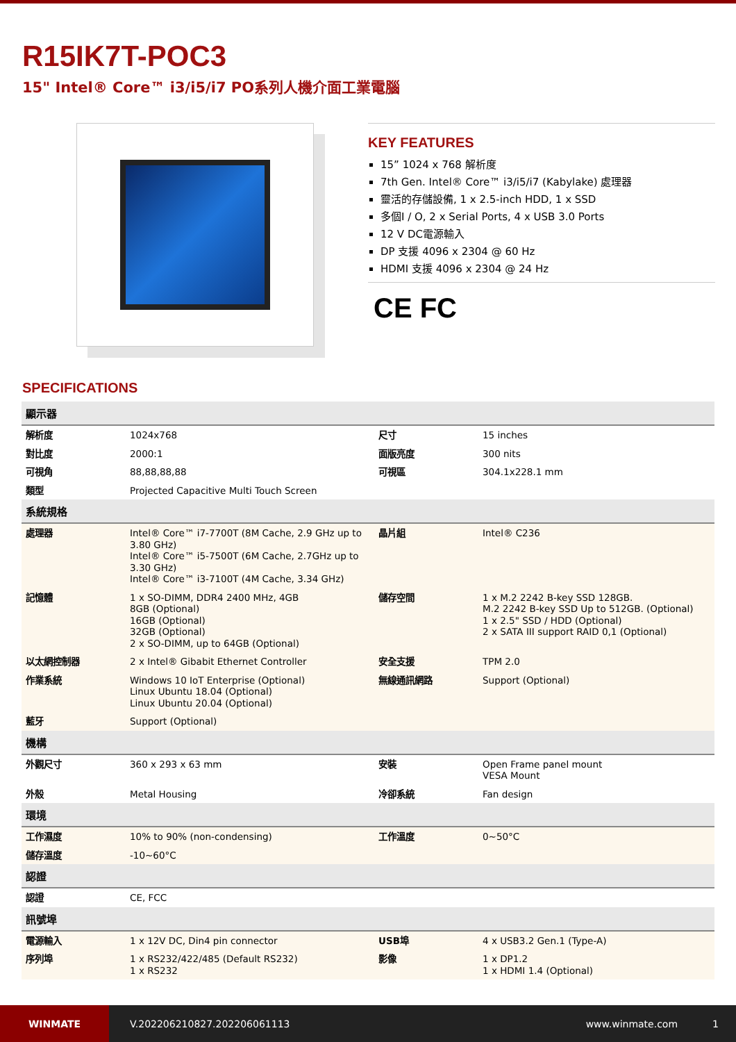R15IK7T-POC3
15" Intel® Core™ i3/i5/i7 PO系列人機介面工業電腦
KEY FEATURES
15” 1024 x 768 解析度
7th Gen. Intel® Core™ i3/i5/i7 (Kabylake) 處理器
靈活的存儲設備, 1 x 2.5-inch HDD, 1 x SSD
多個I / O, 2 x Serial Ports, 4 x USB 3.0 Ports
12 V DC電源輸入
DP 支援 4096 x 2304 @ 60 Hz
HDMI 支援 4096 x 2304 @ 24 Hz
CE FC
SPECIFICATIONS
| 顯示器 | | | |
| --- | --- | --- | --- |
| 解析度 | 1024x768 | 尺寸 | 15 inches |
| 對比度 | 2000:1 | 面版亮度 | 300 nits |
| 可視角 | 88,88,88,88 | 可視區 | 304.1x228.1 mm |
| 類型 | Projected Capacitive Multi Touch Screen | | |
| 系統規格 | | | |
| 處理器 | Intel® Core™ i7-7700T (8M Cache, 2.9 GHz up to 3.80 GHz) Intel® Core™ i5-7500T (6M Cache, 2.7GHz up to 3.30 GHz) Intel® Core™ i3-7100T (4M Cache, 3.34 GHz) | 晶片組 | Intel® C236 |
| 記憶體 | 1 x SO-DIMM, DDR4 2400 MHz, 4GB 8GB (Optional) 16GB (Optional) 32GB (Optional) 2 x SO-DIMM, up to 64GB (Optional) | 儲存空間 | 1 x M.2 2242 B-key SSD 128GB. M.2 2242 B-key SSD Up to 512GB. (Optional) 1 x 2.5" SSD / HDD (Optional) 2 x SATA III support RAID 0,1 (Optional) |
| 以太網控制器 | 2 x Intel® Gibabit Ethernet Controller | 安全支援 | TPM 2.0 |
| 作業系統 | Windows 10 IoT Enterprise (Optional) Linux Ubuntu 18.04 (Optional) Linux Ubuntu 20.04 (Optional) | 無線通訊網路 | Support (Optional) |
| 藍牙 | Support (Optional) | | |
| 機構 | | | |
| 外觀尺寸 | 360 x 293 x 63 mm | 安裝 | Open Frame panel mount VESA Mount |
| 外殼 | Metal Housing | 冷卻系統 | Fan design |
| 環境 | | | |
| 工作濕度 | 10% to 90% (non-condensing) | 工作溫度 | 0~50°C |
| 儲存溫度 | -10~60°C | | |
| 認證 | | | |
| 認證 | CE, FCC | | |
| 訊號埠 | | | |
| 電源輸入 | 1 x 12V DC, Din4 pin connector | USB埠 | 4 x USB3.2 Gen.1 (Type-A) |
| 序列埠 | 1 x RS232/422/485 (Default RS232) 1 x RS232 | 影像 | 1 x DP1.2 1 x HDMI 1.4 (Optional) |
WINMATE
V.202206210827.202206061113 www.winmate.com 1